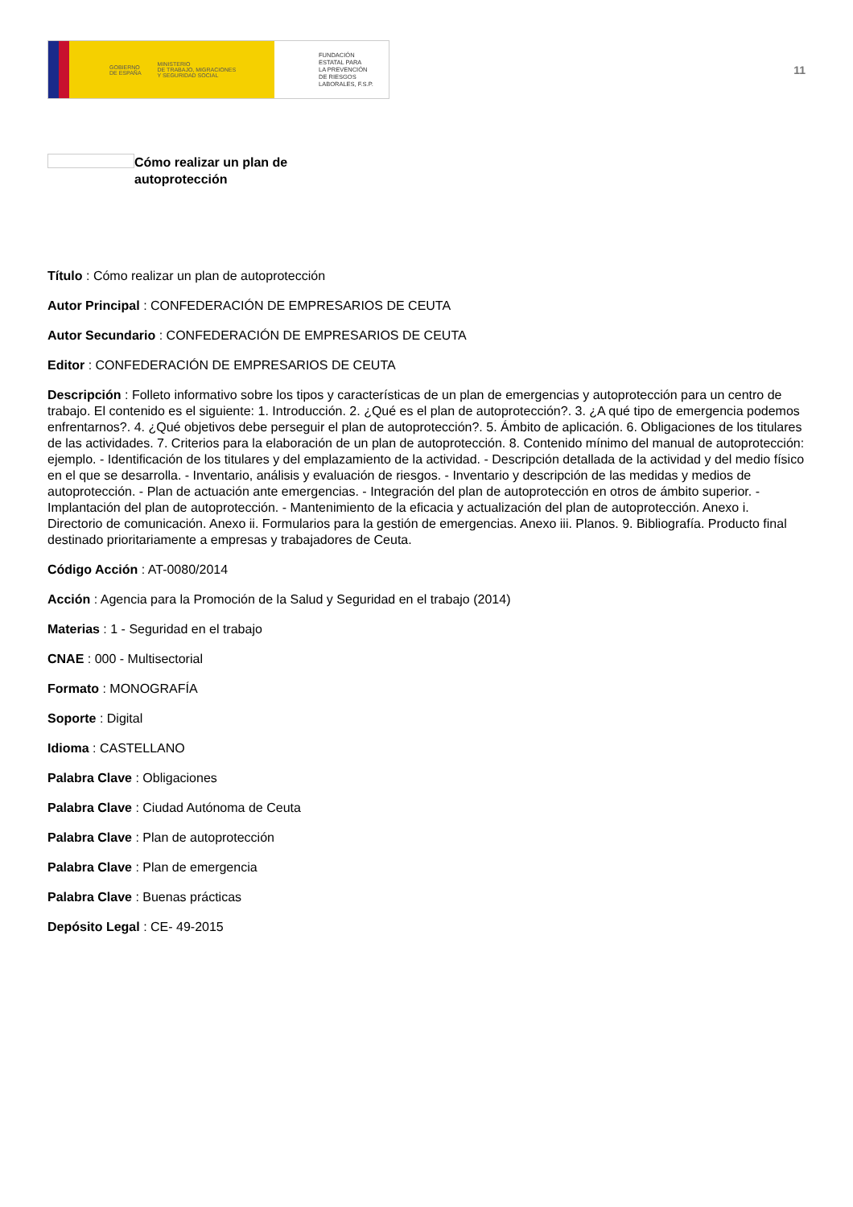GOBIERNO
DE ESPAÑA MINISTERIO
DE TRABAJO, MIGRACIONES
Y SEGURIDAD SOCIAL
FUNDACIÓN
ESTATAL PARA
LA PREVENCIÓN
DE RIESGOS
LABORALES, F.S.P.
11
Cómo realizar un plan de autoprotección
Título : Cómo realizar un plan de autoprotección
Autor Principal : CONFEDERACIÓN DE EMPRESARIOS DE CEUTA
Autor Secundario : CONFEDERACIÓN DE EMPRESARIOS DE CEUTA
Editor : CONFEDERACIÓN DE EMPRESARIOS DE CEUTA
Descripción : Folleto informativo sobre los tipos y características de un plan de emergencias y autoprotección para un centro de trabajo. El contenido es el siguiente: 1. Introducción. 2. ¿Qué es el plan de autoprotección?. 3. ¿A qué tipo de emergencia podemos enfrentarnos?. 4. ¿Qué objetivos debe perseguir el plan de autoprotección?. 5. Ámbito de aplicación. 6. Obligaciones de los titulares de las actividades. 7. Criterios para la elaboración de un plan de autoprotección. 8. Contenido mínimo del manual de autoprotección: ejemplo. - Identificación de los titulares y del emplazamiento de la actividad. - Descripción detallada de la actividad y del medio físico en el que se desarrolla. - Inventario, análisis y evaluación de riesgos. - Inventario y descripción de las medidas y medios de autoprotección. - Plan de actuación ante emergencias. - Integración del plan de autoprotección en otros de ámbito superior. - Implantación del plan de autoprotección. - Mantenimiento de la eficacia y actualización del plan de autoprotección. Anexo i. Directorio de comunicación. Anexo ii. Formularios para la gestión de emergencias. Anexo iii. Planos. 9. Bibliografía. Producto final destinado prioritariamente a empresas y trabajadores de Ceuta.
Código Acción : AT-0080/2014
Acción : Agencia para la Promoción de la Salud y Seguridad en el trabajo (2014)
Materias : 1 - Seguridad en el trabajo
CNAE : 000 - Multisectorial
Formato : MONOGRAFÍA
Soporte : Digital
Idioma : CASTELLANO
Palabra Clave : Obligaciones
Palabra Clave : Ciudad Autónoma de Ceuta
Palabra Clave : Plan de autoprotección
Palabra Clave : Plan de emergencia
Palabra Clave : Buenas prácticas
Depósito Legal : CE- 49-2015